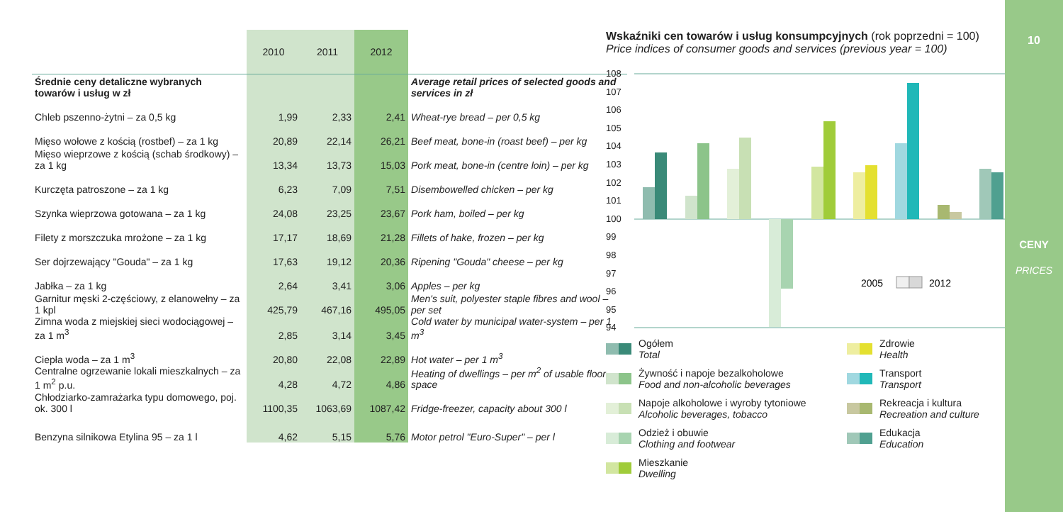| | 2010 | 2011 | 2012 | |
| --- | --- | --- | --- | --- |
| Średnie ceny detaliczne wybranych towarów i usług w zł | | | | Average retail prices of selected goods and services in zł |
| Chleb pszenno-żytni – za 0,5 kg | 1,99 | 2,33 | 2,41 | Wheat-rye bread – per 0,5 kg |
| Mięso wołowe z kością (rostbef) – za 1 kg | 20,89 | 22,14 | 26,21 | Beef meat, bone-in (roast beef) – per kg |
| Mięso wieprzowe z kością (schab środkowy) – za 1 kg | 13,34 | 13,73 | 15,03 | Pork meat, bone-in (centre loin) – per kg |
| Kurczęta patroszone – za 1 kg | 6,23 | 7,09 | 7,51 | Disembowelled chicken – per kg |
| Szynka wieprzowa gotowana – za 1 kg | 24,08 | 23,25 | 23,67 | Pork ham, boiled – per kg |
| Filety z morszczuka mrożone – za 1 kg | 17,17 | 18,69 | 21,28 | Fillets of hake, frozen – per kg |
| Ser dojrzewający "Gouda" – za 1 kg | 17,63 | 19,12 | 20,36 | Ripening "Gouda" cheese – per kg |
| Jabłka – za 1 kg | 2,64 | 3,41 | 3,06 | Apples – per kg |
| Garnitur męski 2-częściowy, z elanowełny – za 1 kpl | 425,79 | 467,16 | 495,05 | Men's suit, polyester staple fibres and wool – per set |
| Zimna woda z miejskiej sieci wodociągowej – za 1 m<sup>3</sup> | 2,85 | 3,14 | 3,45 | Cold water by municipal water-system – per 1 m<sup>3</sup> |
| Ciepła woda – za 1 m<sup>3</sup> | 20,80 | 22,08 | 22,89 | Hot water – per 1 m<sup>3</sup> |
| Centralne ogrzewanie lokali mieszkalnych – za 1 m<sup>2</sup> p.u. | 4,28 | 4,72 | 4,86 | Heating of dwellings – per m<sup>2</sup> of usable floor space |
| Chłodziarko-zamrażarka typu domowego, poj. ok. 300 l | 1100,35 | 1063,69 | 1087,42 | Fridge-freezer, capacity about 300 l |
| Benzyna silnikowa Etylina 95 – za 1 l | 4,62 | 5,15 | 5,76 | Motor petrol "Euro-Super" – per l |
Wskaźniki cen towarów i usług konsumpcyjnych (rok poprzedni = 100)
Price indices of consumer goods and services (previous year = 100)
108
107
106
105
104
103
102
101
100
99
98
97
96
95
94
2005
2012
Ogółem
Total
Zdrowie
Health
Żywność i napoje bezalkoholowe
Food and non-alcoholic beverages
Transport
Transport
Napoje alkoholowe i wyroby tytoniowe
Alcoholic beverages, tobacco
Rekreacja i kultura
Recreation and culture
Odzież i obuwie
Clothing and footwear
Edukacja
Education
Mieszkanie
Dwelling
10
CENY
PRICES